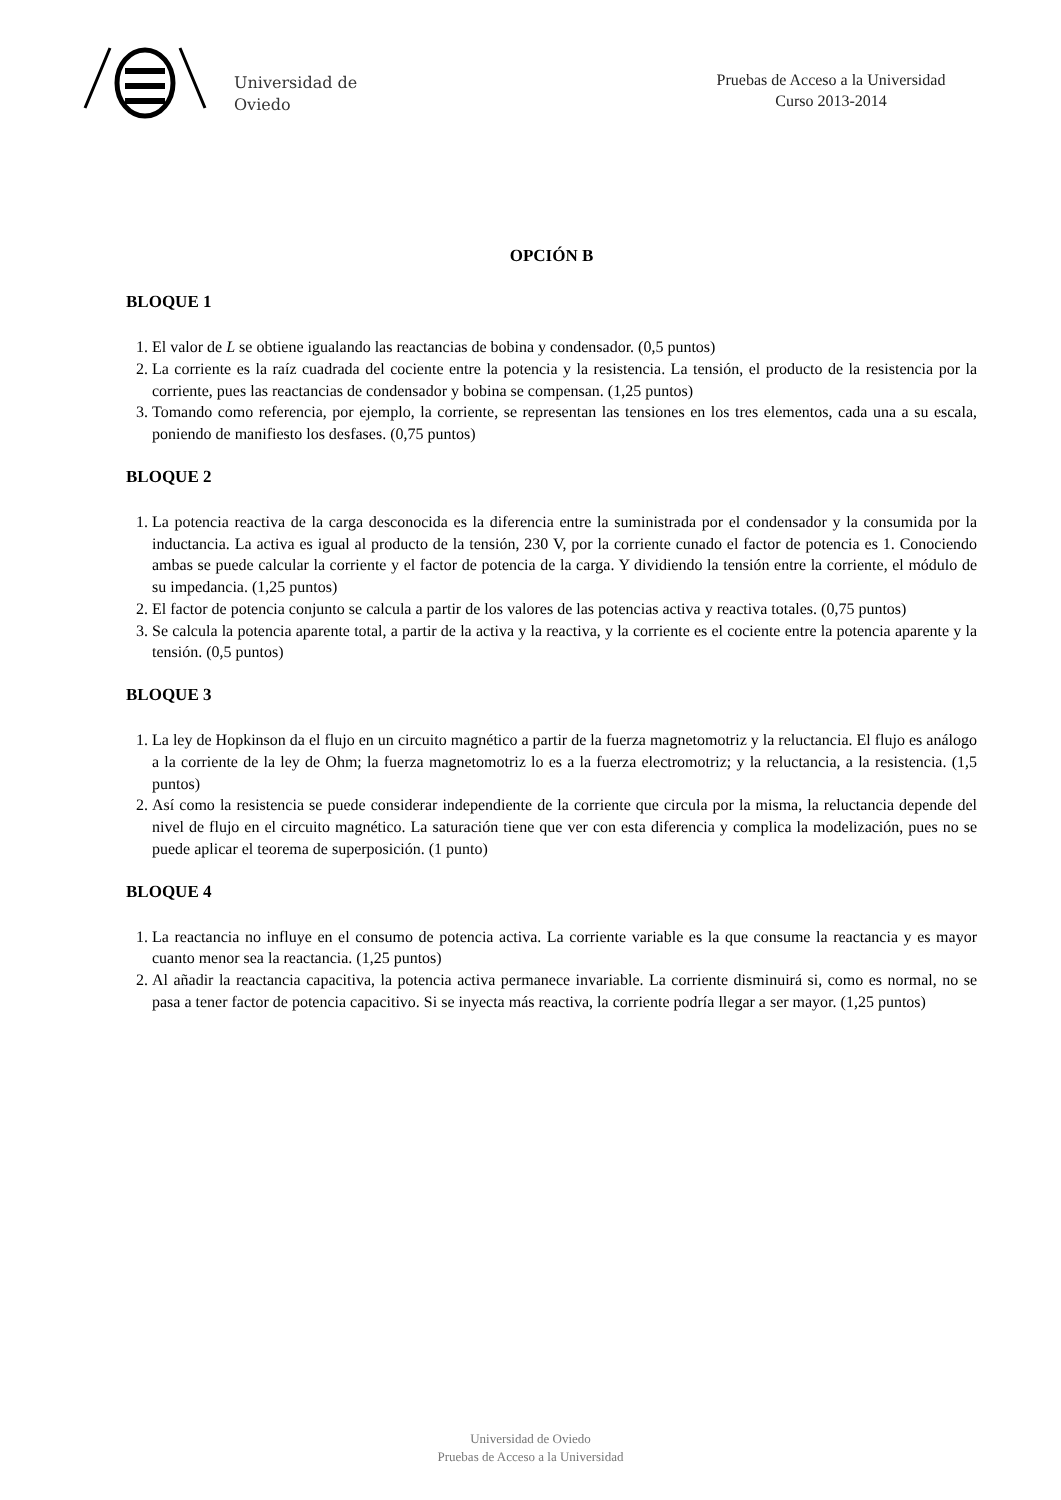Universidad de
Oviedo
Pruebas de Acceso a la Universidad
Curso 2013-2014
OPCIÓN B
BLOQUE 1
1. El valor de L se obtiene igualando las reactancias de bobina y condensador. (0,5 puntos)
2. La corriente es la raíz cuadrada del cociente entre la potencia y la resistencia. La tensión, el producto de la resistencia por la corriente, pues las reactancias de condensador y bobina se compensan. (1,25 puntos)
3. Tomando como referencia, por ejemplo, la corriente, se representan las tensiones en los tres elementos, cada una a su escala, poniendo de manifiesto los desfases. (0,75 puntos)
BLOQUE 2
1. La potencia reactiva de la carga desconocida es la diferencia entre la suministrada por el condensador y la consumida por la inductancia. La activa es igual al producto de la tensión, 230 V, por la corriente cunado el factor de potencia es 1. Conociendo ambas se puede calcular la corriente y el factor de potencia de la carga. Y dividiendo la tensión entre la corriente, el módulo de su impedancia. (1,25 puntos)
2. El factor de potencia conjunto se calcula a partir de los valores de las potencias activa y reactiva totales. (0,75 puntos)
3. Se calcula la potencia aparente total, a partir de la activa y la reactiva, y la corriente es el cociente entre la potencia aparente y la tensión. (0,5 puntos)
BLOQUE 3
1. La ley de Hopkinson da el flujo en un circuito magnético a partir de la fuerza magnetomotriz y la reluctancia. El flujo es análogo a la corriente de la ley de Ohm; la fuerza magnetomotriz lo es a la fuerza electromotriz; y la reluctancia, a la resistencia. (1,5 puntos)
2. Así como la resistencia se puede considerar independiente de la corriente que circula por la misma, la reluctancia depende del nivel de flujo en el circuito magnético. La saturación tiene que ver con esta diferencia y complica la modelización, pues no se puede aplicar el teorema de superposición. (1 punto)
BLOQUE 4
1. La reactancia no influye en el consumo de potencia activa. La corriente variable es la que consume la reactancia y es mayor cuanto menor sea la reactancia. (1,25 puntos)
2. Al añadir la reactancia capacitiva, la potencia activa permanece invariable. La corriente disminuirá si, como es normal, no se pasa a tener factor de potencia capacitivo. Si se inyecta más reactiva, la corriente podría llegar a ser mayor. (1,25 puntos)
Universidad de Oviedo
Pruebas de Acceso a la Universidad